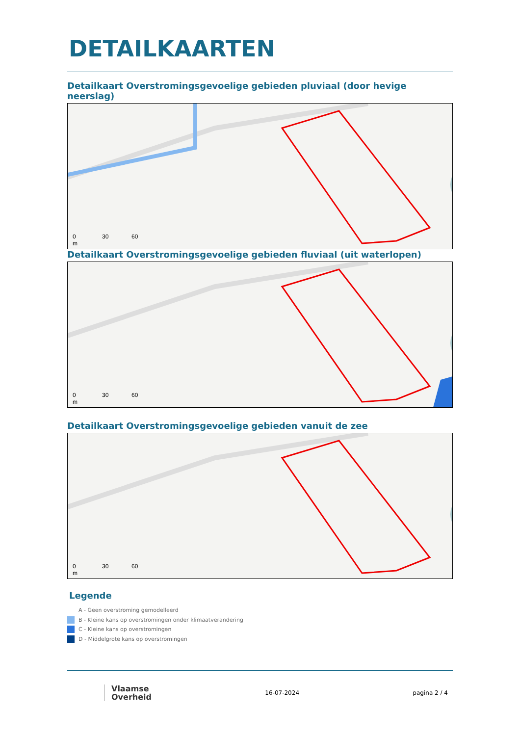DETAILKAARTEN
Detailkaart Overstromingsgevoelige gebieden pluviaal (door hevige neerslag)
0 30 60
m
Detailkaart Overstromingsgevoelige gebieden fluviaal (uit waterlopen)
0 30 60
m
Detailkaart Overstromingsgevoelige gebieden vanuit de zee
0 30 60
m
Legende
A - Geen overstroming gemodelleerd
B - Kleine kans op overstromingen onder klimaatverandering
C - Kleine kans op overstromingen
D - Middelgrote kans op overstromingen
Vlaamse
Overheid
16-07-2024 pagina 2 / 4